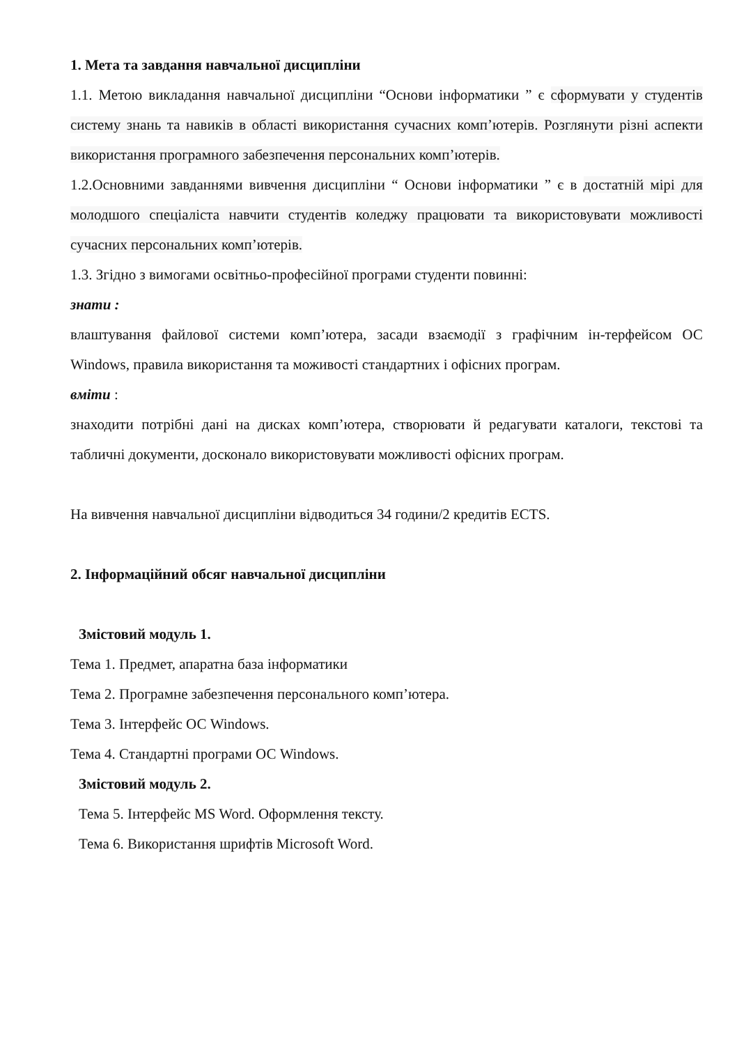1. Мета та завдання навчальної дисципліни
1.1. Метою викладання навчальної дисципліни “Основи інформатики ” є сформувати у студентів систему знань та навиків в області використання сучасних комп’ютерів. Розглянути різні аспекти використання програмного забезпечення персональних комп’ютерів.
1.2.Основними завданнями вивчення дисципліни “ Основи інформатики ” є в достатній мірі для молодшого спеціаліста навчити студентів коледжу працювати та використовувати можливості сучасних персональних комп’ютерів.
1.3. Згідно з вимогами освітньо-професійної програми студенти повинні:
знати :
влаштування файлової системи комп’ютера, засади взаємодії з графічним ін-терфейсом ОС Windows, правила використання та моживості стандартних і офісних програм.
вміти :
знаходити потрібні дані на дисках комп’ютера, створювати й редагувати каталоги, текстові та табличні документи, досконало використовувати можливості офісних програм.
На вивчення навчальної дисципліни відводиться 34 години/2 кредитів ECTS.
2. Інформаційний обсяг навчальної дисципліни
Змістовий модуль 1.
Тема 1. Предмет, апаратна база інформатики
Тема 2. Програмне забезпечення персонального комп’ютера.
Тема 3. Інтерфейс ОС Windows.
Тема 4. Стандартні програми ОС Windows.
Змістовий модуль 2.
Тема 5. Інтерфейс MS Word. Оформлення тексту.
Тема 6. Використання шрифтів Microsoft Word.